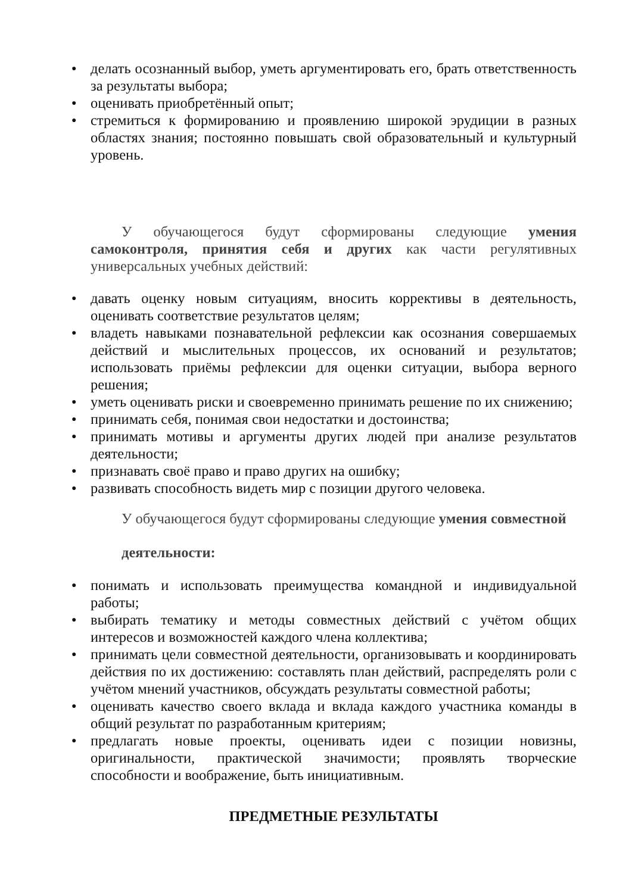● делать осознанный выбор, уметь аргументировать его, брать ответственность за результаты выбора;
● оценивать приобретённый опыт;
● стремиться к формированию и проявлению широкой эрудиции в разных областях знания; постоянно повышать свой образовательный и культурный уровень.
У обучающегося будут сформированы следующие умения самоконтроля, принятия себя и других как части регулятивных универсальных учебных действий:
● давать оценку новым ситуациям, вносить коррективы в деятельность, оценивать соответствие результатов целям;
● владеть навыками познавательной рефлексии как осознания совершаемых действий и мыслительных процессов, их оснований и результатов; использовать приёмы рефлексии для оценки ситуации, выбора верного решения;
● уметь оценивать риски и своевременно принимать решение по их снижению;
● принимать себя, понимая свои недостатки и достоинства;
● принимать мотивы и аргументы других людей при анализе результатов деятельности;
● признавать своё право и право других на ошибку;
● развивать способность видеть мир с позиции другого человека.
У обучающегося будут сформированы следующие умения совместной
деятельности:
● понимать и использовать преимущества командной и индивидуальной работы;
● выбирать тематику и методы совместных действий с учётом общих интересов и возможностей каждого члена коллектива;
● принимать цели совместной деятельности, организовывать и координировать действия по их достижению: составлять план действий, распределять роли с учётом мнений участников, обсуждать результаты совместной работы;
● оценивать качество своего вклада и вклада каждого участника команды в общий результат по разработанным критериям;
● предлагать новые проекты, оценивать идеи с позиции новизны, оригинальности, практической значимости; проявлять творческие способности и воображение, быть инициативным.
ПРЕДМЕТНЫЕ РЕЗУЛЬТАТЫ